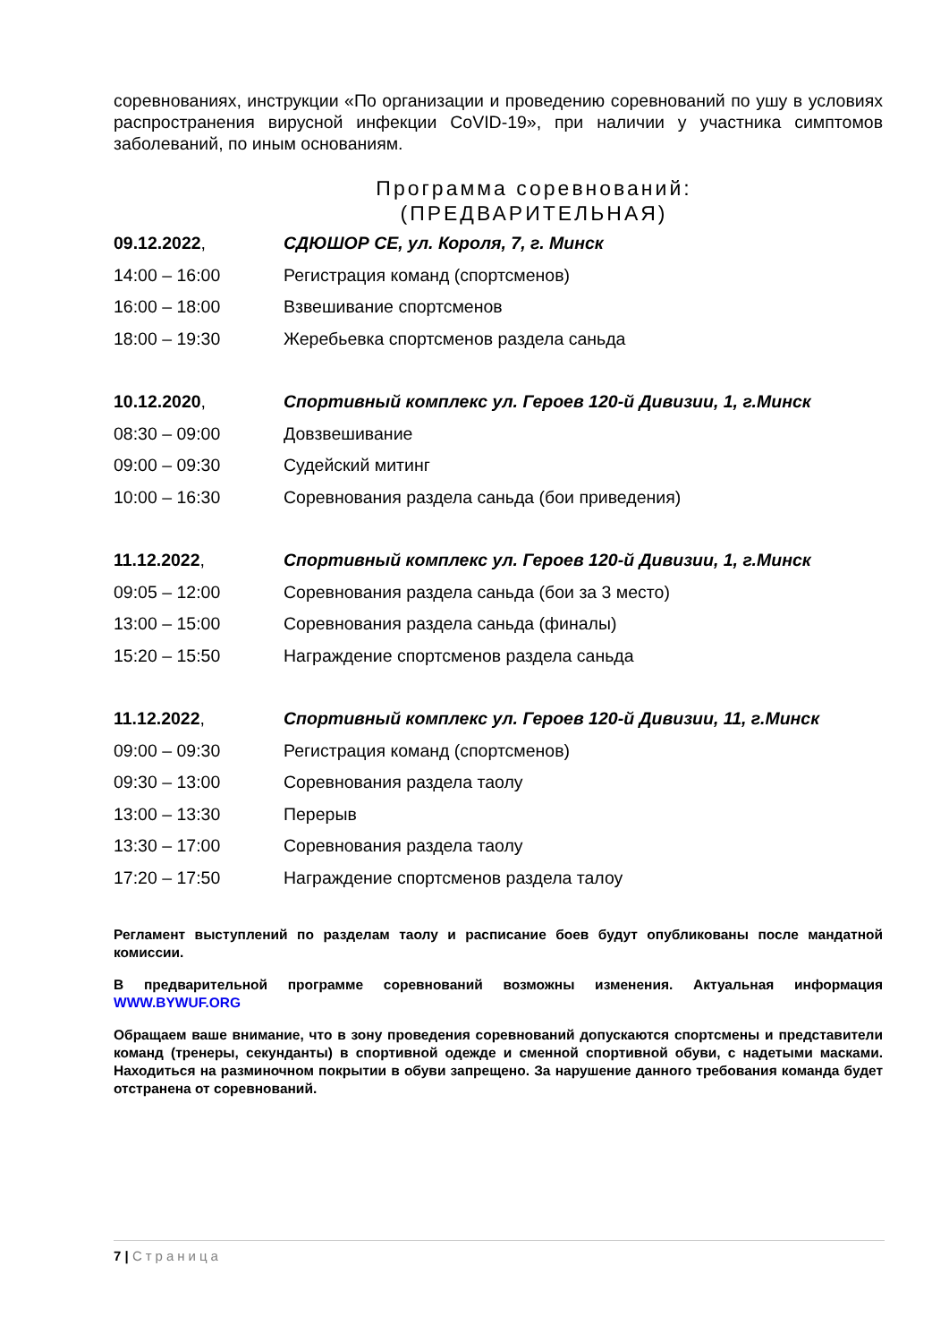соревнованиях, инструкции «По организации и проведению соревнований по ушу в условиях распространения вирусной инфекции CoVID-19», при наличии у участника симптомов заболеваний, по иным основаниям.
Программа соревнований:
(ПРЕДВАРИТЕЛЬНАЯ)
| 09.12.2022 , | СДЮШОР СЕ, ул. Короля, 7, г. Минск |
| 14:00 – 16:00 | Регистрация команд (спортсменов) |
| 16:00 – 18:00 | Взвешивание спортсменов |
| 18:00 – 19:30 | Жеребьевка спортсменов раздела саньда |
| 10.12.2020 , | Спортивный комплекс ул. Героев 120-й Дивизии, 1, г.Минск |
| 08:30 – 09:00 | Довзвешивание |
| 09:00 – 09:30 | Судейский митинг |
| 10:00 – 16:30 | Соревнования раздела саньда (бои приведения) |
| 11.12.2022 , | Спортивный комплекс ул. Героев 120-й Дивизии, 1, г.Минск |
| 09:05 – 12:00 | Соревнования раздела саньда (бои за 3 место) |
| 13:00 – 15:00 | Соревнования раздела саньда (финалы) |
| 15:20 – 15:50 | Награждение спортсменов раздела саньда |
| 11.12.2022 , | Спортивный комплекс ул. Героев 120-й Дивизии, 11, г.Минск |
| 09:00 – 09:30 | Регистрация команд (спортсменов) |
| 09:30 – 13:00 | Соревнования раздела таолу |
| 13:00 – 13:30 | Перерыв |
| 13:30 – 17:00 | Соревнования раздела таолу |
| 17:20 – 17:50 | Награждение спортсменов раздела талоу |
Регламент выступлений по разделам таолу и расписание боев будут опубликованы после мандатной комиссии.
В предварительной программе соревнований возможны изменения. Актуальная информация WWW.BYWUF.ORG
Обращаем ваше внимание, что в зону проведения соревнований допускаются спортсмены и представители команд (тренеры, секунданты) в спортивной одежде и сменной спортивной обуви, с надетыми масками. Находиться на разминочном покрытии в обуви запрещено. За нарушение данного требования команда будет отстранена от соревнований.
7 | Страница